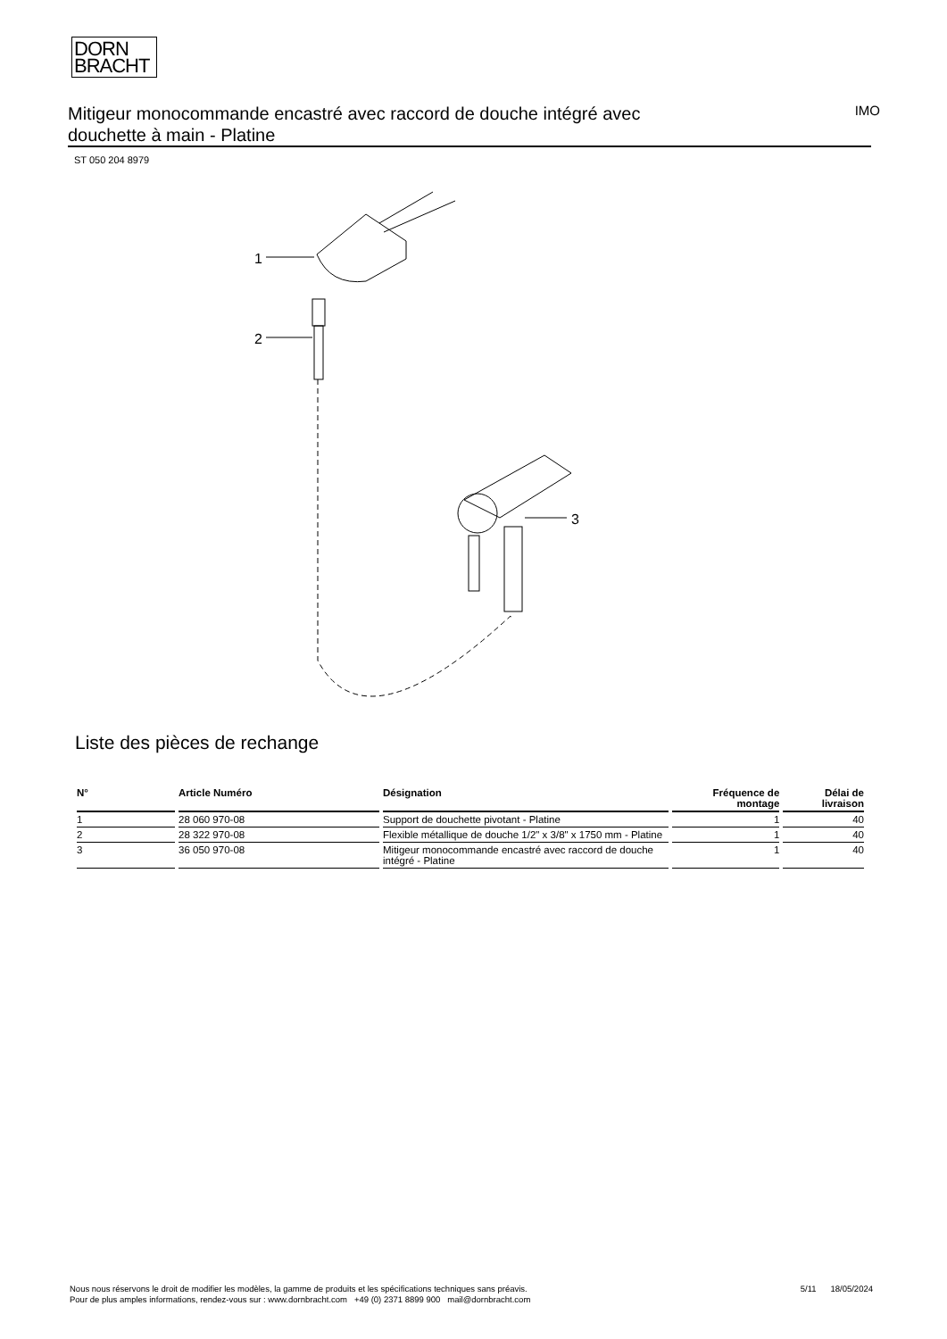DORN
BRACHT
Mitigeur monocommande encastré avec raccord de douche intégré avec douchette à main - Platine
IMO
ST 050 204 8979
1
2
3
Liste des pièces de rechange
| N° | Article Numéro | Désignation | Fréquence de montage | Délai de livraison |
| --- | --- | --- | --- | --- |
| 1 | 28 060 970-08 | Support de douchette pivotant - Platine | 1 | 40 |
| 2 | 28 322 970-08 | Flexible métallique de douche 1/2" x 3/8" x 1750 mm - Platine | 1 | 40 |
| 3 | 36 050 970-08 | Mitigeur monocommande encastré avec raccord de douche intégré - Platine | 1 | 40 |
Nous nous réservons le droit de modifier les modèles, la gamme de produits et les spécifications techniques sans préavis.
Pour de plus amples informations, rendez-vous sur : www.dornbracht.com +49 (0) 2371 8899 900 mail@dornbracht.com
5/11 18/05/2024